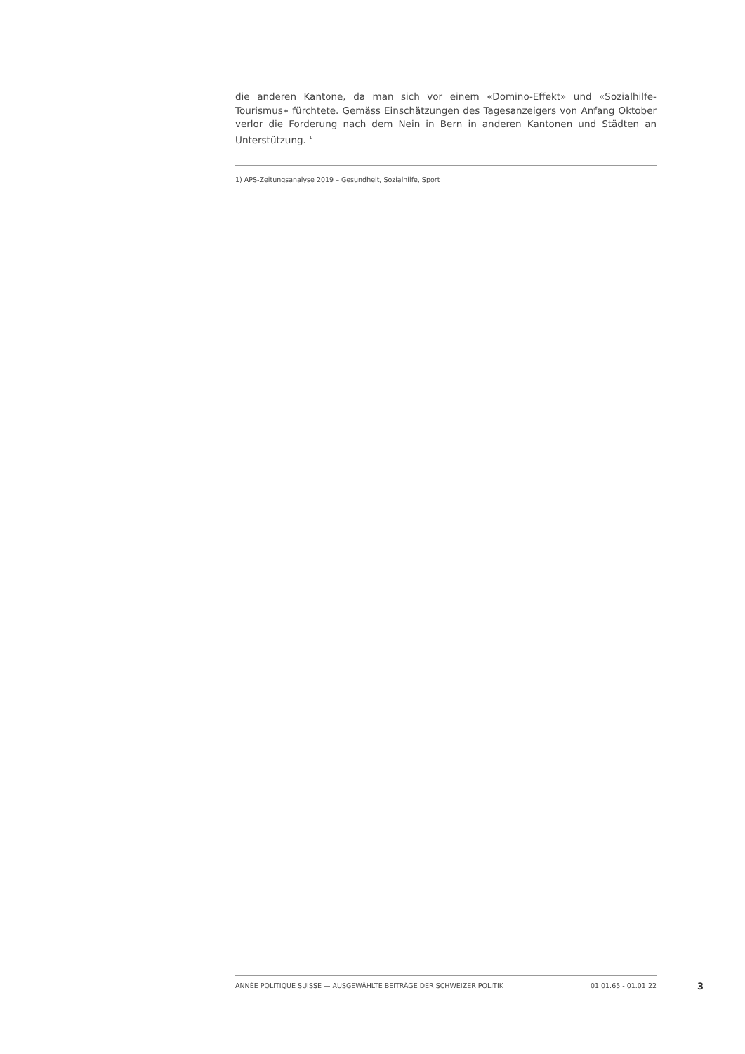die anderen Kantone, da man sich vor einem «Domino-Effekt» und «Sozialhilfe-Tourismus» fürchtete. Gemäss Einschätzungen des Tagesanzeigers von Anfang Oktober verlor die Forderung nach dem Nein in Bern in anderen Kantonen und Städten an Unterstützung. <sup>1</sup>
1) APS-Zeitungsanalyse 2019 – Gesundheit, Sozialhilfe, Sport
ANNÉE POLITIQUE SUISSE — AUSGEWÄHLTE BEITRÄGE DER SCHWEIZER POLITIK 01.01.65 - 01.01.22
3